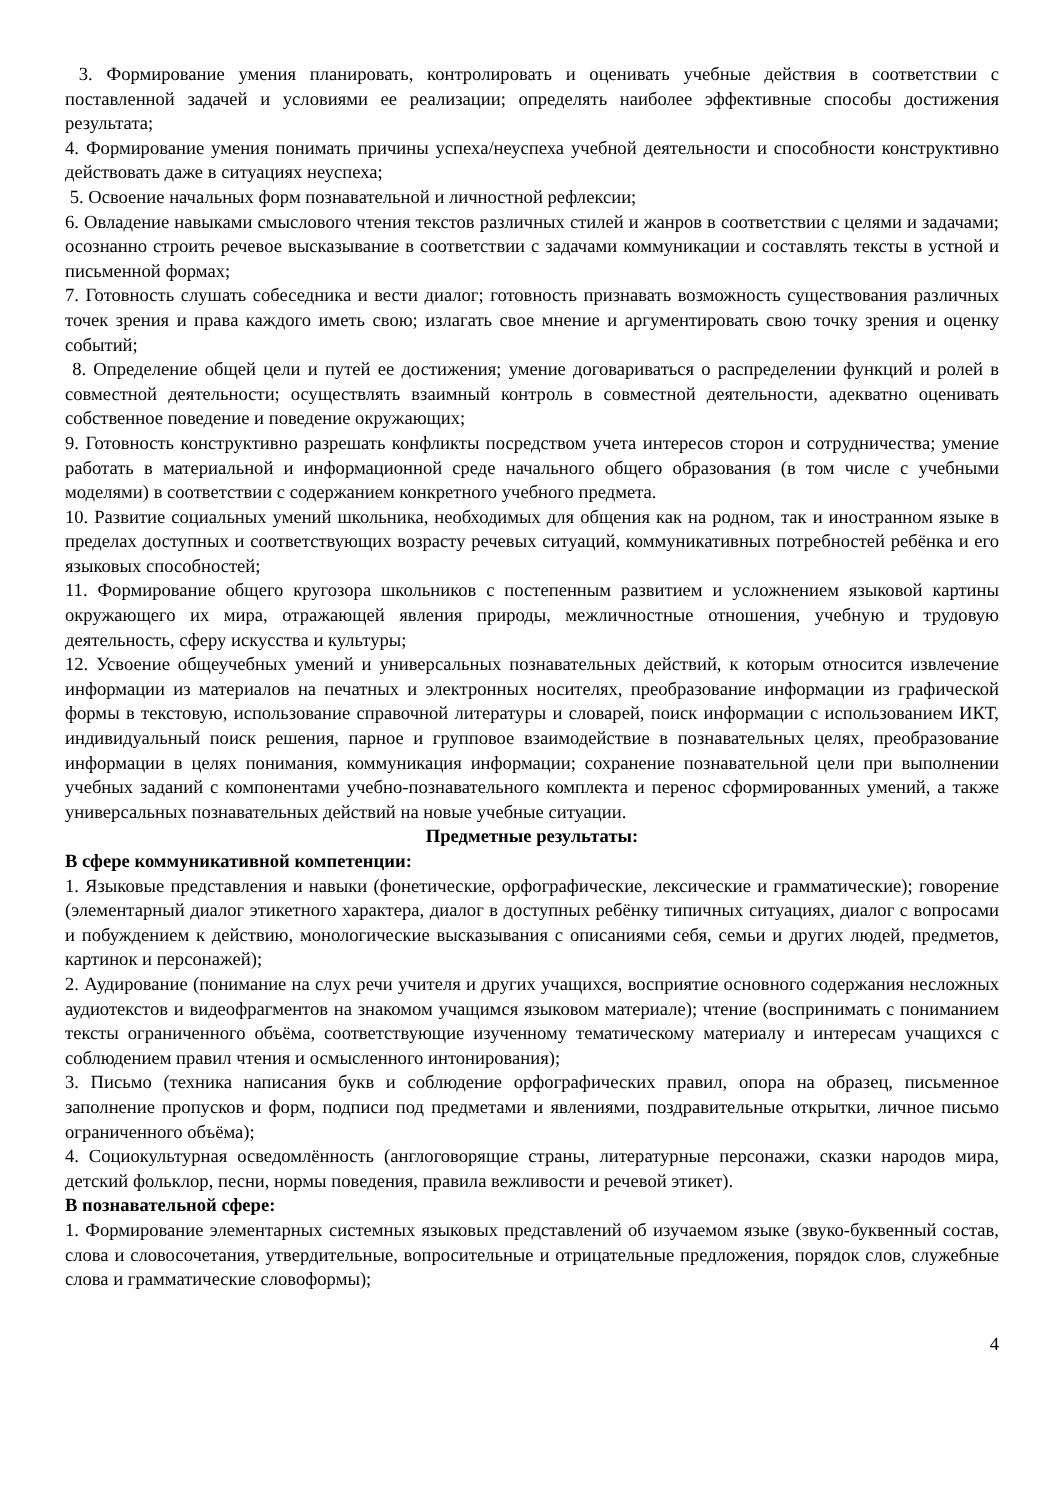3. Формирование умения планировать, контролировать и оценивать учебные действия в соответствии с поставленной задачей и условиями ее реализации; определять наиболее эффективные способы достижения результата;
4. Формирование умения понимать причины успеха/неуспеха учебной деятельности и способности конструктивно действовать даже в ситуациях неуспеха;
5. Освоение начальных форм познавательной и личностной рефлексии;
6. Овладение навыками смыслового чтения текстов различных стилей и жанров в соответствии с целями и задачами; осознанно строить речевое высказывание в соответствии с задачами коммуникации и составлять тексты в устной и письменной формах;
7. Готовность слушать собеседника и вести диалог; готовность признавать возможность существования различных точек зрения и права каждого иметь свою; излагать свое мнение и аргументировать свою точку зрения и оценку событий;
8. Определение общей цели и путей ее достижения; умение договариваться о распределении функций и ролей в совместной деятельности; осуществлять взаимный контроль в совместной деятельности, адекватно оценивать собственное поведение и поведение окружающих;
9. Готовность конструктивно разрешать конфликты посредством учета интересов сторон и сотрудничества; умение работать в материальной и информационной среде начального общего образования (в том числе с учебными моделями) в соответствии с содержанием конкретного учебного предмета.
10. Развитие социальных умений школьника, необходимых для общения как на родном, так и иностранном языке в пределах доступных и соответствующих возрасту речевых ситуаций, коммуникативных потребностей ребёнка и его языковых способностей;
11. Формирование общего кругозора школьников с постепенным развитием и усложнением языковой картины окружающего их мира, отражающей явления природы, межличностные отношения, учебную и трудовую деятельность, сферу искусства и культуры;
12. Усвоение общеучебных умений и универсальных познавательных действий, к которым относится извлечение информации из материалов на печатных и электронных носителях, преобразование информации из графической формы в текстовую, использование справочной литературы и словарей, поиск информации с использованием ИКТ, индивидуальный поиск решения, парное и групповое взаимодействие в познавательных целях, преобразование информации в целях понимания, коммуникация информации; сохранение познавательной цели при выполнении учебных заданий с компонентами учебно-познавательного комплекта и перенос сформированных умений, а также универсальных познавательных действий на новые учебные ситуации.
Предметные результаты:
В сфере коммуникативной компетенции:
1. Языковые представления и навыки (фонетические, орфографические, лексические и грамматические); говорение (элементарный диалог этикетного характера, диалог в доступных ребёнку типичных ситуациях, диалог с вопросами и побуждением к действию, монологические высказывания с описаниями себя, семьи и других людей, предметов, картинок и персонажей);
2. Аудирование (понимание на слух речи учителя и других учащихся, восприятие основного содержания несложных аудиотекстов и видеофрагментов на знакомом учащимся языковом материале); чтение (воспринимать с пониманием тексты ограниченного объёма, соответствующие изученному тематическому материалу и интересам учащихся с соблюдением правил чтения и осмысленного интонирования);
3. Письмо (техника написания букв и соблюдение орфографических правил, опора на образец, письменное заполнение пропусков и форм, подписи под предметами и явлениями, поздравительные открытки, личное письмо ограниченного объёма);
4. Социокультурная осведомлённость (англоговорящие страны, литературные персонажи, сказки народов мира, детский фольклор, песни, нормы поведения, правила вежливости и речевой этикет).
В познавательной сфере:
1. Формирование элементарных системных языковых представлений об изучаемом языке (звуко-буквенный состав, слова и словосочетания, утвердительные, вопросительные и отрицательные предложения, порядок слов, служебные слова и грамматические словоформы);
4